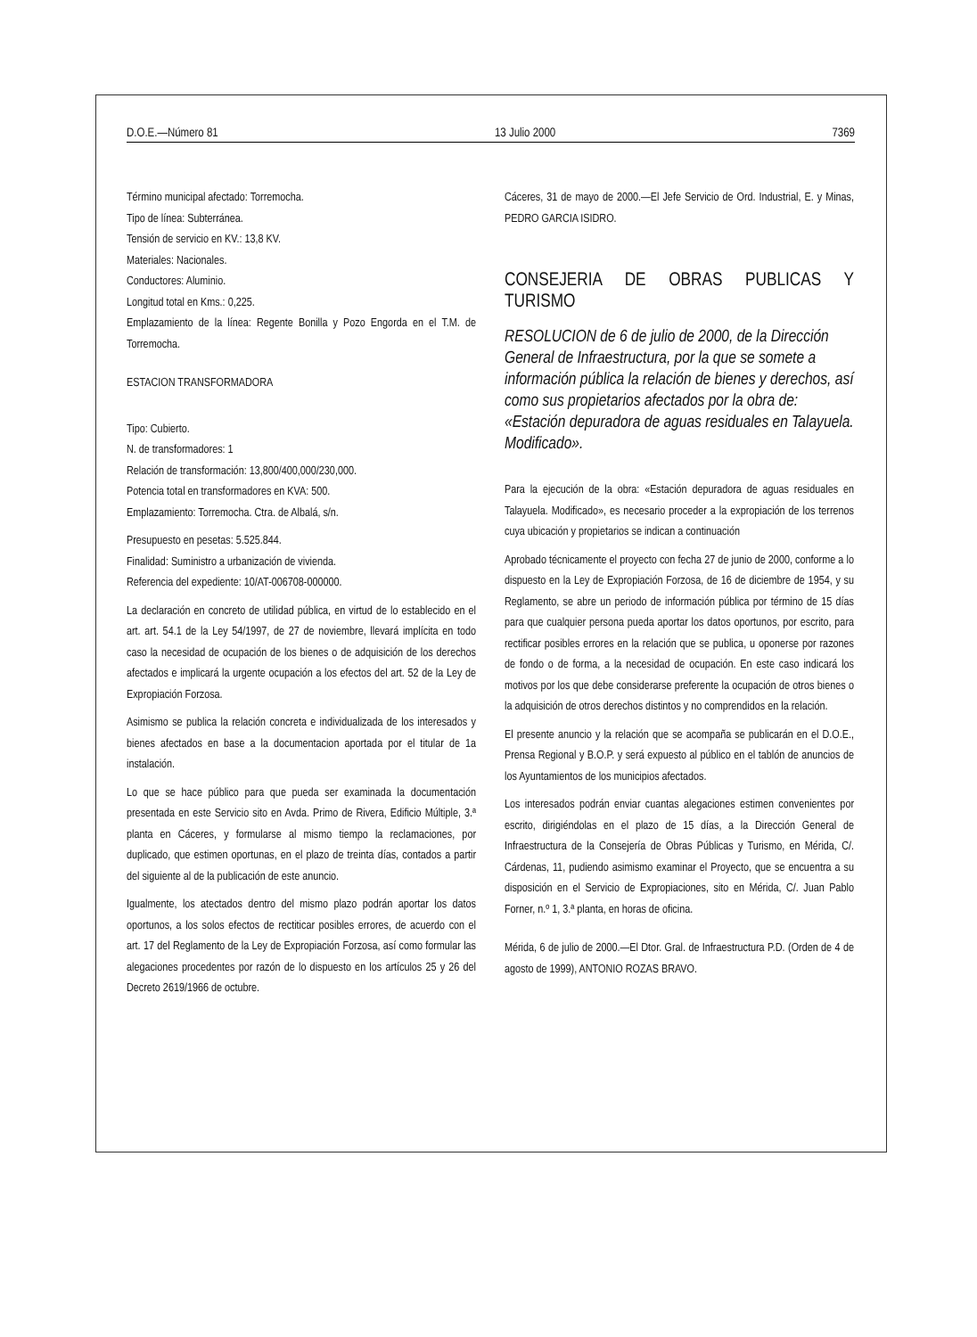D.O.E.—Número 81 13 Julio 2000 7369
Término municipal afectado: Torremocha.
Tipo de línea: Subterránea.
Tensión de servicio en KV.: 13,8 KV.
Materiales: Nacionales.
Conductores: Aluminio.
Longitud total en Kms.: 0,225.
Emplazamiento de la línea: Regente Bonilla y Pozo Engorda en el T.M. de Torremocha.
ESTACION TRANSFORMADORA
Tipo: Cubierto.
N. de transformadores: 1
Relación de transformación: 13,800/400,000/230,000.
Potencia total en transformadores en KVA: 500.
Emplazamiento: Torremocha. Ctra. de Albalá, s/n.
Presupuesto en pesetas: 5.525.844.
Finalidad: Suministro a urbanización de vivienda.
Referencia del expediente: 10/AT-006708-000000.
La declaración en concreto de utilidad pública, en virtud de lo establecido en el art. art. 54.1 de la Ley 54/1997, de 27 de noviembre, llevará implícita en todo caso la necesidad de ocupación de los bienes o de adquisición de los derechos afectados e implicará la urgente ocupación a los efectos del art. 52 de la Ley de Expropiación Forzosa.
Asimismo se publica la relación concreta e individualizada de los interesados y bienes afectados en base a la documentacion aportada por el titular de 1a instalación.
Lo que se hace público para que pueda ser examinada la documentación presentada en este Servicio sito en Avda. Primo de Rivera, Edificio Múltiple, 3.ª planta en Cáceres, y formularse al mismo tiempo la reclamaciones, por duplicado, que estimen oportunas, en el plazo de treinta días, contados a partir del siguiente al de la publicación de este anuncio.
Igualmente, los atectados dentro del mismo plazo podrán aportar los datos oportunos, a los solos efectos de rectiticar posibles errores, de acuerdo con el art. 17 del Reglamento de la Ley de Expropiación Forzosa, así como formular las alegaciones procedentes por razón de lo dispuesto en los artículos 25 y 26 del Decreto 2619/1966 de octubre.
Cáceres, 31 de mayo de 2000.—El Jefe Servicio de Ord. Industrial, E. y Minas, PEDRO GARCIA ISIDRO.
CONSEJERIA DE OBRAS PUBLICAS Y TURISMO
RESOLUCION de 6 de julio de 2000, de la Dirección General de Infraestructura, por la que se somete a información pública la relación de bienes y derechos, así como sus propietarios afectados por la obra de: «Estación depuradora de aguas residuales en Talayuela. Modificado».
Para la ejecución de la obra: «Estación depuradora de aguas residuales en Talayuela. Modificado», es necesario proceder a la expropiación de los terrenos cuya ubicación y propietarios se indican a continuación
Aprobado técnicamente el proyecto con fecha 27 de junio de 2000, conforme a lo dispuesto en la Ley de Expropiación Forzosa, de 16 de diciembre de 1954, y su Reglamento, se abre un periodo de información pública por término de 15 días para que cualquier persona pueda aportar los datos oportunos, por escrito, para rectificar posibles errores en la relación que se publica, u oponerse por razones de fondo o de forma, a la necesidad de ocupación. En este caso indicará los motivos por los que debe considerarse preferente la ocupación de otros bienes o la adquisición de otros derechos distintos y no comprendidos en la relación.
El presente anuncio y la relación que se acompaña se publicarán en el D.O.E., Prensa Regional y B.O.P. y será expuesto al público en el tablón de anuncios de los Ayuntamientos de los municipios afectados.
Los interesados podrán enviar cuantas alegaciones estimen convenientes por escrito, dirigiéndolas en el plazo de 15 días, a la Dirección General de Infraestructura de la Consejería de Obras Públicas y Turismo, en Mérida, C/. Cárdenas, 11, pudiendo asimismo examinar el Proyecto, que se encuentra a su disposición en el Servicio de Expropiaciones, sito en Mérida, C/. Juan Pablo Forner, n.º 1, 3.ª planta, en horas de oficina.
Mérida, 6 de julio de 2000.—El Dtor. Gral. de Infraestructura P.D. (Orden de 4 de agosto de 1999), ANTONIO ROZAS BRAVO.